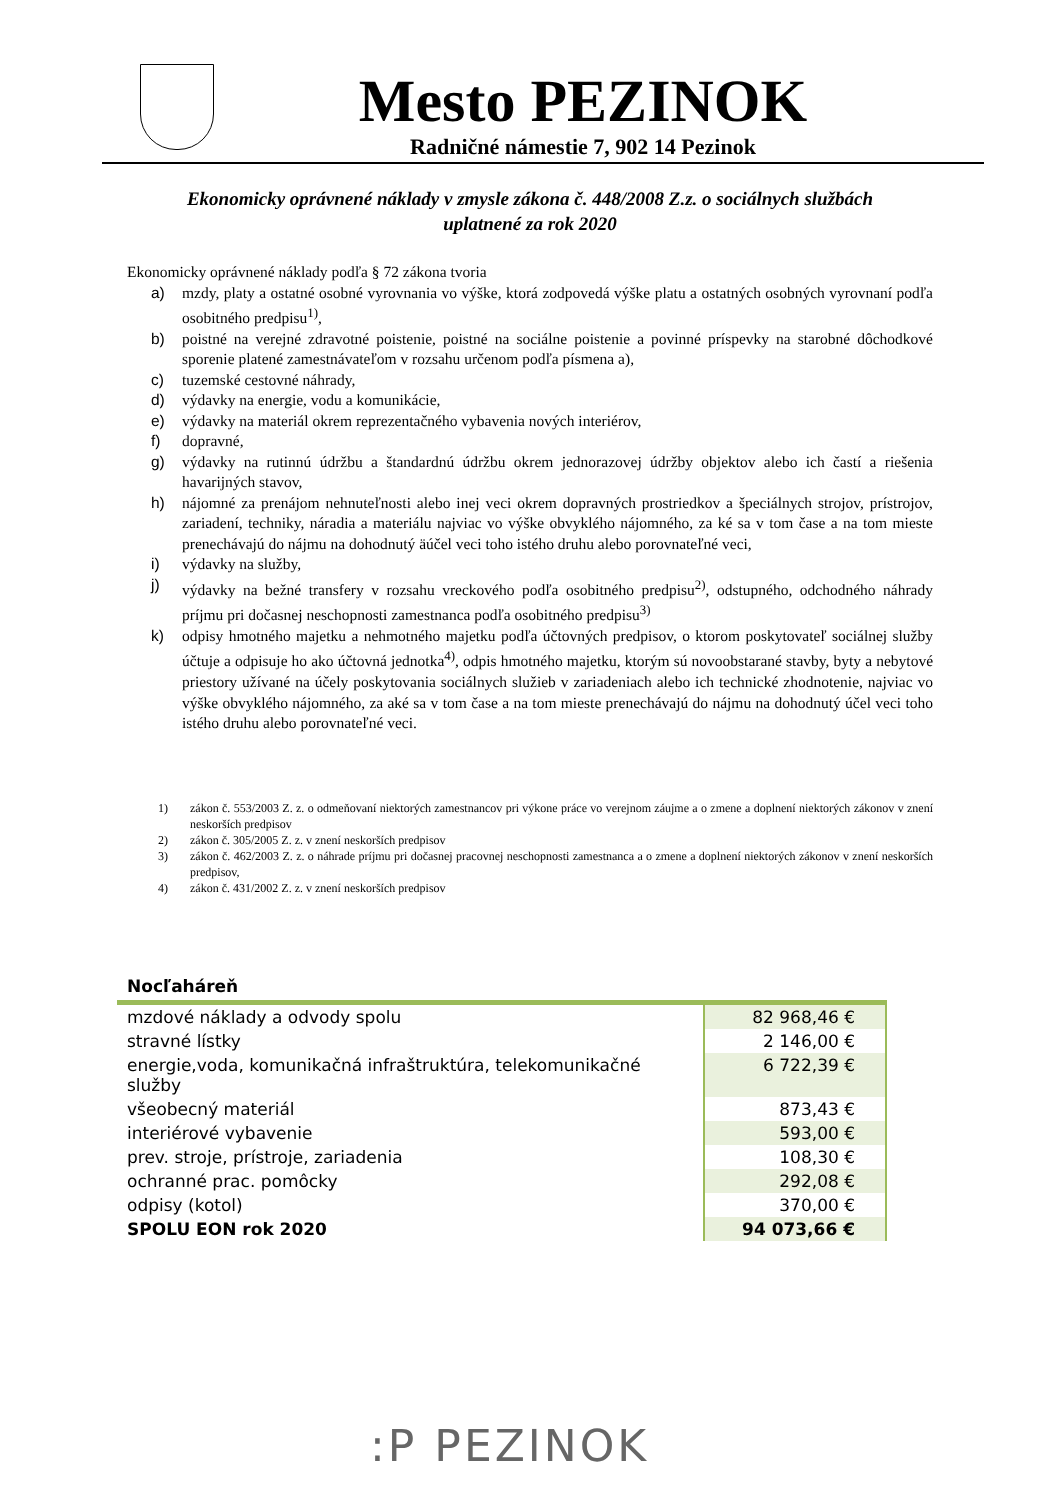Mesto PEZINOK
Radničné námestie 7, 902 14 Pezinok
Ekonomicky oprávnené náklady v zmysle zákona č. 448/2008 Z.z. o sociálnych službách
uplatnené za rok 2020
Ekonomicky oprávnené náklady podľa § 72 zákona tvoria
a) mzdy, platy a ostatné osobné vyrovnania vo výške, ktorá zodpovedá výške platu a ostatných osobných vyrovnaní podľa osobitného predpisu<sup>1)</sup>,
b) poistné na verejné zdravotné poistenie, poistné na sociálne poistenie a povinné príspevky na starobné dôchodkové sporenie platené zamestnávateľom v rozsahu určenom podľa písmena a),
c) tuzemské cestovné náhrady,
d) výdavky na energie, vodu a komunikácie,
e) výdavky na materiál okrem reprezentačného vybavenia nových interiérov,
f) dopravné,
g) výdavky na rutinnú údržbu a štandardnú údržbu okrem jednorazovej údržby objektov alebo ich častí a riešenia havarijných stavov,
h) nájomné za prenájom nehnuteľnosti alebo inej veci okrem dopravných prostriedkov a špeciálnych strojov, prístrojov, zariadení, techniky, náradia a materiálu najviac vo výške obvyklého nájomného, za ké sa v tom čase a na tom mieste prenechávajú do nájmu na dohodnutý äúčel veci toho istého druhu alebo porovnateľné veci,
i) výdavky na služby,
j) výdavky na bežné transfery v rozsahu vreckového podľa osobitného predpisu<sup>2)</sup>, odstupného, odchodného náhrady príjmu pri dočasnej neschopnosti zamestnanca podľa osobitného predpisu<sup>3)</sup>
k) odpisy hmotného majetku a nehmotného majetku podľa účtovných predpisov, o ktorom poskytovateľ sociálnej služby účtuje a odpisuje ho ako účtovná jednotka<sup>4)</sup>, odpis hmotného majetku, ktorým sú novoobstarané stavby, byty a nebytové priestory užívané na účely poskytovania sociálnych služieb v zariadeniach alebo ich technické zhodnotenie, najviac vo výške obvyklého nájomného, za aké sa v tom čase a na tom mieste prenechávajú do nájmu na dohodnutý účel veci toho istého druhu alebo porovnateľné veci.
1) zákon č. 553/2003 Z. z. o odmeňovaní niektorých zamestnancov pri výkone práce vo verejnom záujme a o zmene a doplnení niektorých zákonov v znení neskorších predpisov
2) zákon č. 305/2005 Z. z. v znení neskorších predpisov
3) zákon č. 462/2003 Z. z. o náhrade príjmu pri dočasnej pracovnej neschopnosti zamestnanca a o zmene a doplnení niektorých zákonov v znení neskorších predpisov,
4) zákon č. 431/2002 Z. z. v znení neskorších predpisov
Nocľaháreň
| mzdové náklady a odvody spolu | 82 968,46 € |
| stravné lístky | 2 146,00 € |
| energie,voda, komunikačná infraštruktúra, telekomunikačné služby | 6 722,39 € |
| všeobecný materiál | 873,43 € |
| interiérové vybavenie | 593,00 € |
| prev. stroje, prístroje, zariadenia | 108,30 € |
| ochranné prac. pomôcky | 292,08 € |
| odpisy (kotol) | 370,00 € |
| SPOLU EON rok 2020 | 94 073,66 € |
:P PEZINOK